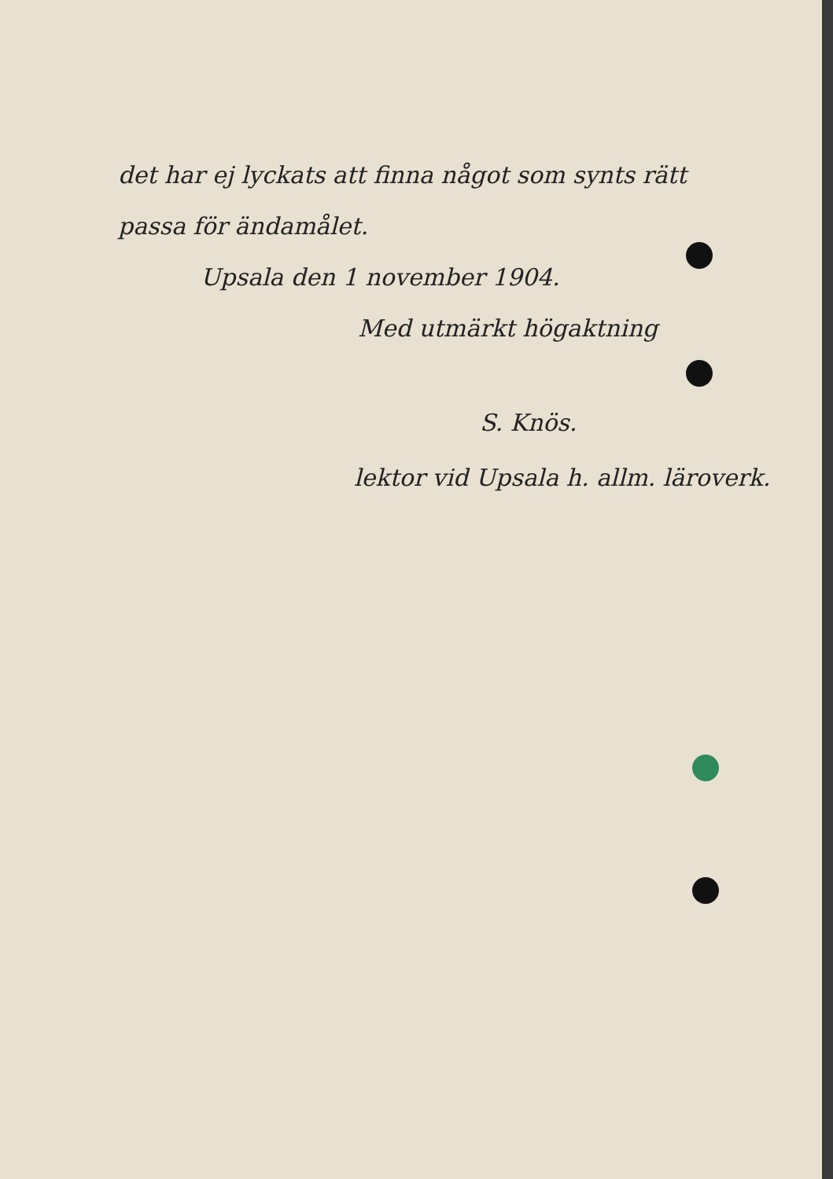det har ej lyckats att finna något som synts rätt
passa för ändamålet.
Upsala den 1 november 1904.
Med utmärkt högaktning
S. Knös.
lektor vid Upsala h. allm. läroverk.